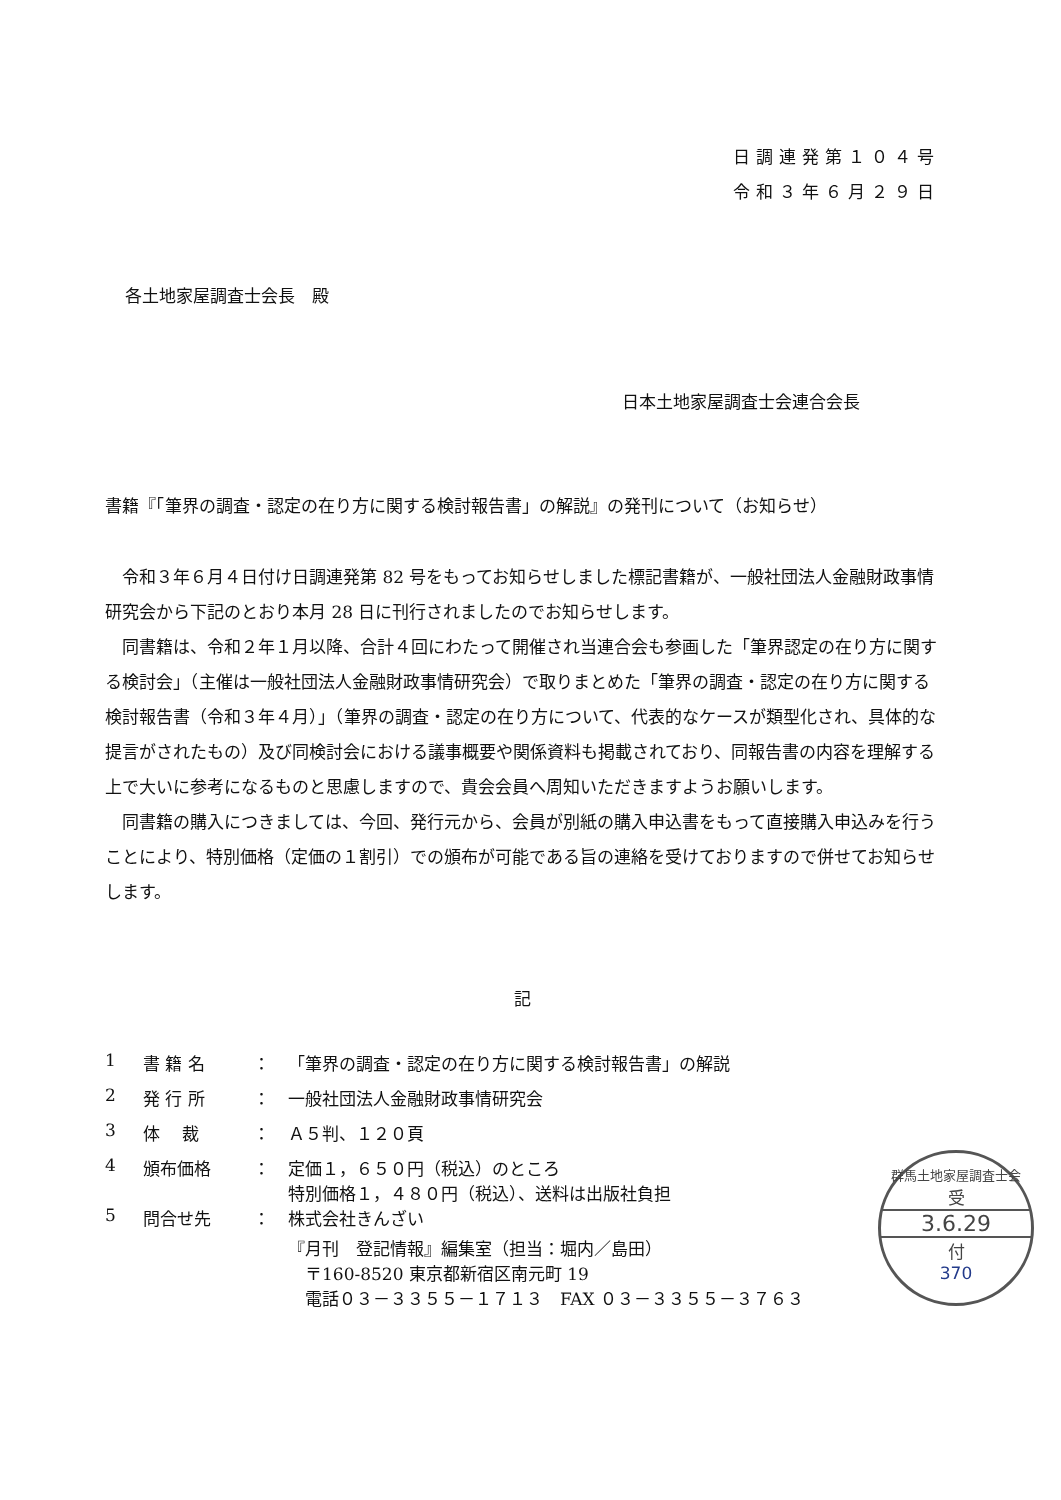日調連発第１０４号
令和３年６月２９日
各土地家屋調査士会長　殿
日本土地家屋調査士会連合会長
書籍『「筆界の調査・認定の在り方に関する検討報告書」の解説』の発刊について（お知らせ）
令和３年６月４日付け日調連発第 82 号をもってお知らせしました標記書籍が、一般社団法人金融財政事情研究会から下記のとおり本月 28 日に刊行されましたのでお知らせします。
同書籍は、令和２年１月以降、合計４回にわたって開催され当連合会も参画した「筆界認定の在り方に関する検討会」（主催は一般社団法人金融財政事情研究会）で取りまとめた「筆界の調査・認定の在り方に関する検討報告書（令和３年４月）」（筆界の調査・認定の在り方について、代表的なケースが類型化され、具体的な提言がされたもの）及び同検討会における議事概要や関係資料も掲載されており、同報告書の内容を理解する上で大いに参考になるものと思慮しますので、貴会会員へ周知いただきますようお願いします。
同書籍の購入につきましては、今回、発行元から、会員が別紙の購入申込書をもって直接購入申込みを行うことにより、特別価格（定価の１割引）での頒布が可能である旨の連絡を受けておりますので併せてお知らせします。
記
| 1 | 書 籍 名 | ： | 「筆界の調査・認定の在り方に関する検討報告書」の解説 |
| 2 | 発 行 所 | ： | 一般社団法人金融財政事情研究会 |
| 3 | 体 裁 | ： | Ａ５判、１２０頁 |
| 4 | 頒布価格 | ： | 定価１，６５０円（税込）のところ 特別価格１，４８０円（税込）、送料は出版社負担 |
| 5 | 問合せ先 | ： | 株式会社きんざい 『月刊 登記情報』編集室（担当：堀内／島田） 〒160-8520 東京都新宿区南元町 19 電話０３－３３５５－１７１３ FAX ０３－３３５５－３７６３ |
群馬土地家屋調査士会
受
3.6.29
付
370